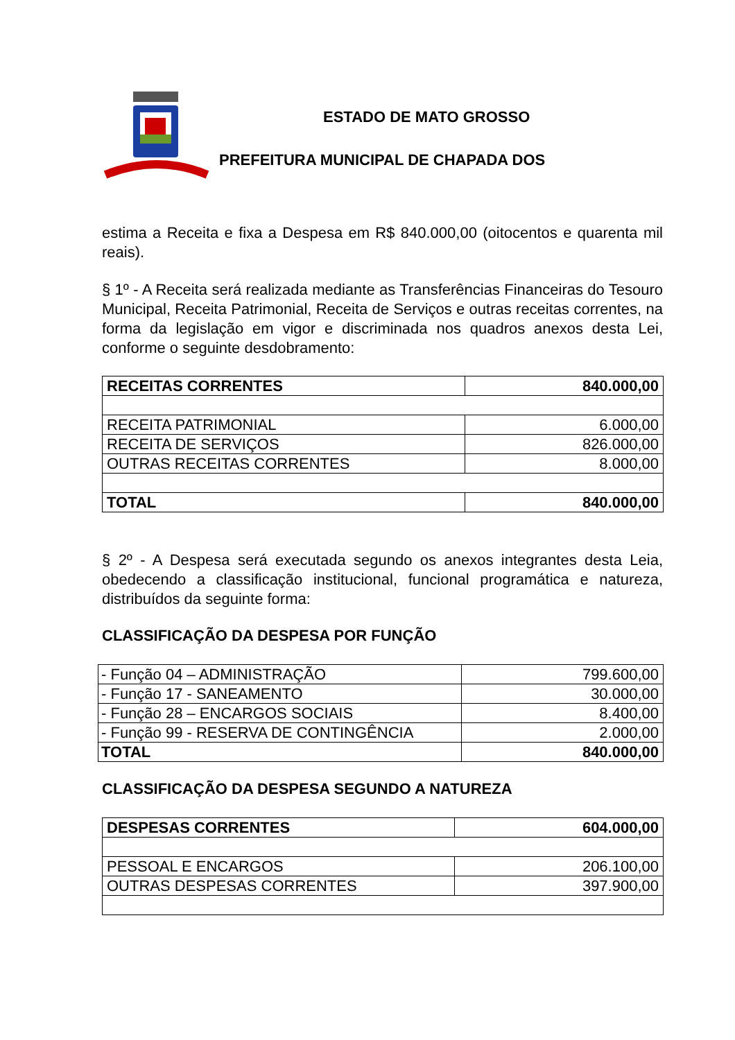ESTADO DE MATO GROSSO
PREFEITURA MUNICIPAL DE CHAPADA DOS
estima a Receita e fixa a Despesa em R$ 840.000,00 (oitocentos e quarenta mil reais).
§ 1º - A Receita será realizada mediante as Transferências Financeiras do Tesouro Municipal, Receita Patrimonial, Receita de Serviços e outras receitas correntes, na forma da legislação em vigor e discriminada nos quadros anexos desta Lei, conforme o seguinte desdobramento:
| RECEITAS CORRENTES | 840.000,00 |
| RECEITA PATRIMONIAL | 6.000,00 |
| RECEITA DE SERVIÇOS | 826.000,00 |
| OUTRAS RECEITAS CORRENTES | 8.000,00 |
| TOTAL | 840.000,00 |
§ 2º - A Despesa será executada segundo os anexos integrantes desta Leia, obedecendo a classificação institucional, funcional programática e natureza, distribuídos da seguinte forma:
CLASSIFICAÇÃO DA DESPESA POR FUNÇÃO
| - Função 04 – ADMINISTRAÇÃO | 799.600,00 |
| - Função 17 - SANEAMENTO | 30.000,00 |
| - Função 28 – ENCARGOS SOCIAIS | 8.400,00 |
| - Função 99 - RESERVA DE CONTINGÊNCIA | 2.000,00 |
| TOTAL | 840.000,00 |
CLASSIFICAÇÃO DA DESPESA SEGUNDO A NATUREZA
| DESPESAS CORRENTES | 604.000,00 |
| PESSOAL E ENCARGOS | 206.100,00 |
| OUTRAS DESPESAS CORRENTES | 397.900,00 |